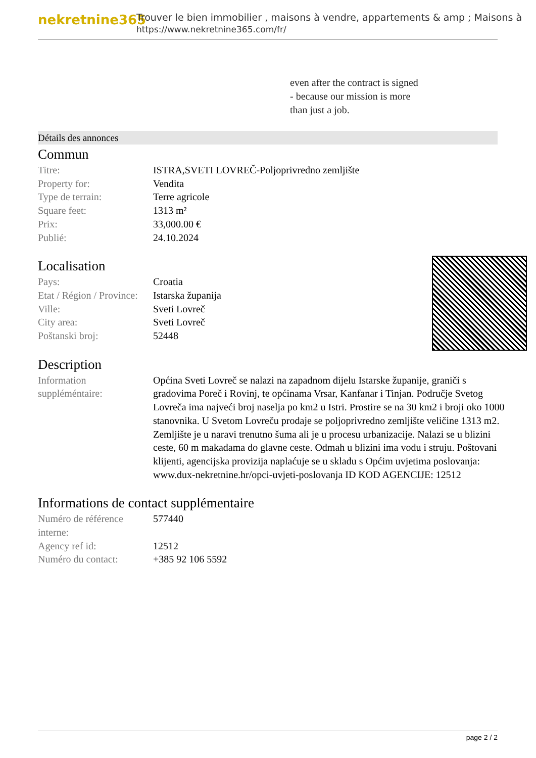nekretnine365
Trouver le bien immobilier , maisons à vendre, appartements & amp ; Maisons à
https://www.nekretnine365.com/fr/
even after the contract is signed
- because our mission is more
than just a job.
Détails des annonces
Commun
| Titre: | ISTRA,SVETI LOVREČ-Poljoprivredno zemljište |
| Property for: | Vendita |
| Type de terrain: | Terre agricole |
| Square feet: | 1313 m² |
| Prix: | 33,000.00 € |
| Publié: | 24.10.2024 |
Localisation
| Pays: | Croatia |
| Etat / Région / Province: | Istarska županija |
| Ville: | Sveti Lovreč |
| City area: | Sveti Lovreč |
| Poštanski broj: | 52448 |
Description
| Information suppléméntaire: | Općina Sveti Lovreč se nalazi na zapadnom dijelu Istarske županije, graniči s gradovima Poreč i Rovinj, te općinama Vrsar, Kanfanar i Tinjan. Područje Svetog Lovreča ima najveći broj naselja po km2 u Istri. Prostire se na 30 km2 i broji oko 1000 stanovnika. U Svetom Lovreču prodaje se poljoprivredno zemljište veličine 1313 m2. Zemljište je u naravi trenutno šuma ali je u procesu urbanizacije. Nalazi se u blizini ceste, 60 m makadama do glavne ceste. Odmah u blizini ima vodu i struju. Poštovani klijenti, agencijska provizija naplaćuje se u skladu s Općim uvjetima poslovanja: www.dux-nekretnine.hr/opci-uvjeti-poslovanja ID KOD AGENCIJE: 12512 |
Informations de contact supplémentaire
| Numéro de référence interne: | 577440 |
| Agency ref id: | 12512 |
| Numéro du contact: | +385 92 106 5592 |
page 2 / 2